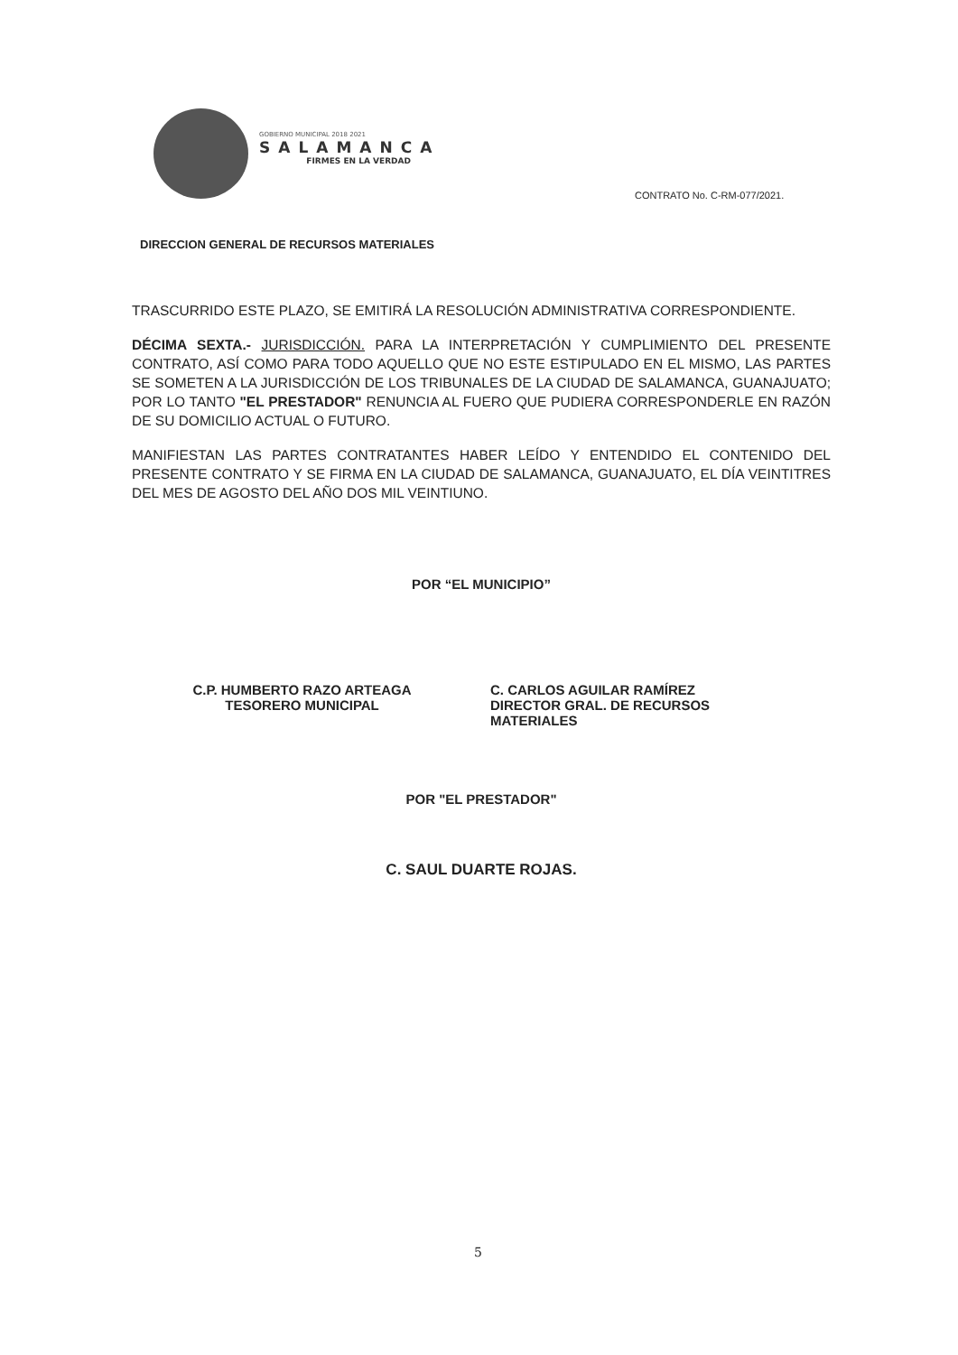GOBIERNO MUNICIPAL 2018 2021
SALAMANCA
FIRMES EN LA VERDAD
CONTRATO No. C-RM-077/2021.
DIRECCION GENERAL DE RECURSOS MATERIALES
TRASCURRIDO ESTE PLAZO, SE EMITIRÁ LA RESOLUCIÓN ADMINISTRATIVA CORRESPONDIENTE.
DÉCIMA SEXTA.- JURISDICCIÓN. PARA LA INTERPRETACIÓN Y CUMPLIMIENTO DEL PRESENTE CONTRATO, ASÍ COMO PARA TODO AQUELLO QUE NO ESTE ESTIPULADO EN EL MISMO, LAS PARTES SE SOMETEN A LA JURISDICCIÓN DE LOS TRIBUNALES DE LA CIUDAD DE SALAMANCA, GUANAJUATO; POR LO TANTO "EL PRESTADOR" RENUNCIA AL FUERO QUE PUDIERA CORRESPONDERLE EN RAZÓN DE SU DOMICILIO ACTUAL O FUTURO.
MANIFIESTAN LAS PARTES CONTRATANTES HABER LEÍDO Y ENTENDIDO EL CONTENIDO DEL PRESENTE CONTRATO Y SE FIRMA EN LA CIUDAD DE SALAMANCA, GUANAJUATO, EL DÍA VEINTITRES DEL MES DE AGOSTO DEL AÑO DOS MIL VEINTIUNO.
POR “EL MUNICIPIO”
C.P. HUMBERTO RAZO ARTEAGA
TESORERO MUNICIPAL
C. CARLOS AGUILAR RAMÍREZ
DIRECTOR GRAL. DE RECURSOS
MATERIALES
POR "EL PRESTADOR"
C. SAUL DUARTE ROJAS.
5